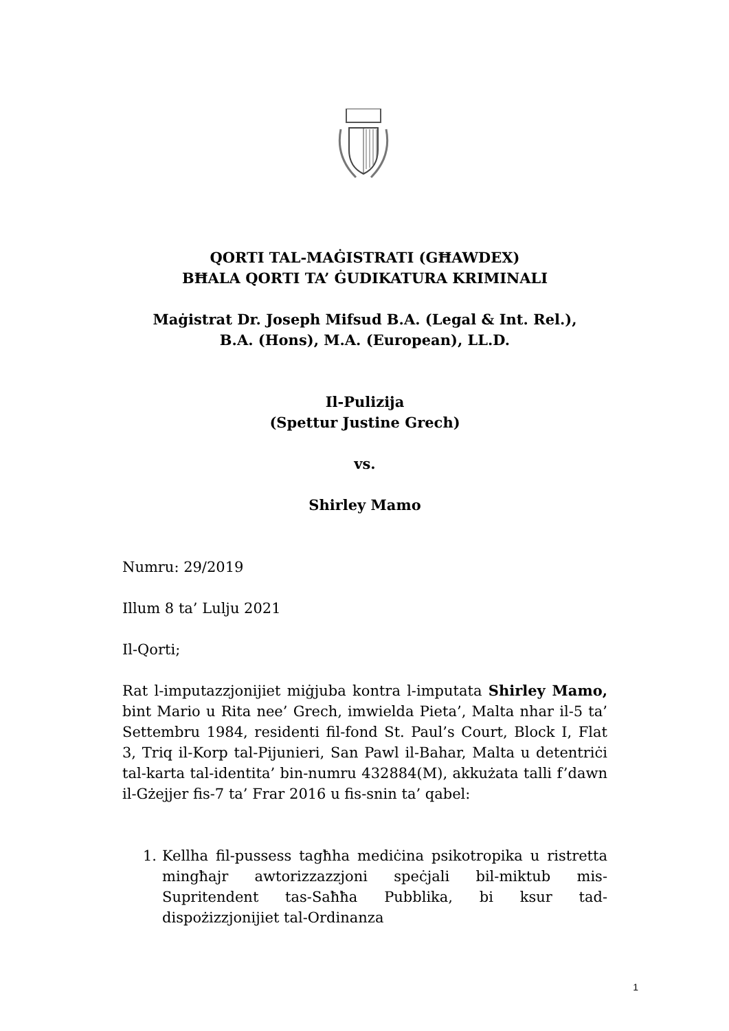QORTI TAL-MAĠISTRATI (GĦAWDEX)
BĦALA QORTI TA’ ĠUDIKATURA KRIMINALI
Maġistrat Dr. Joseph Mifsud B.A. (Legal & Int. Rel.),
B.A. (Hons), M.A. (European), LL.D.
Il-Pulizija
(Spettur Justine Grech)
vs.
Shirley Mamo
Numru: 29/2019
Illum 8 ta’ Lulju 2021
Il-Qorti;
Rat l-imputazzjonijiet miġjuba kontra l-imputata Shirley Mamo, bint Mario u Rita nee’ Grech, imwielda Pieta’, Malta nhar il-5 ta’ Settembru 1984, residenti fil-fond St. Paul’s Court, Block I, Flat 3, Triq il-Korp tal-Pijunieri, San Pawl il-Bahar, Malta u detentriċi tal-karta tal-identita’ bin-numru 432884(M), akkużata talli f’dawn il-Gżejjer fis-7 ta’ Frar 2016 u fis-snin ta’ qabel:
1. Kellha fil-pussess tagħha mediċina psikotropika u ristretta mingħajr awtorizzazzjoni speċjali bil-miktub mis-Supritendent tas-Saħħa Pubblika, bi ksur tad-dispożizzjonijiet tal-Ordinanza
1